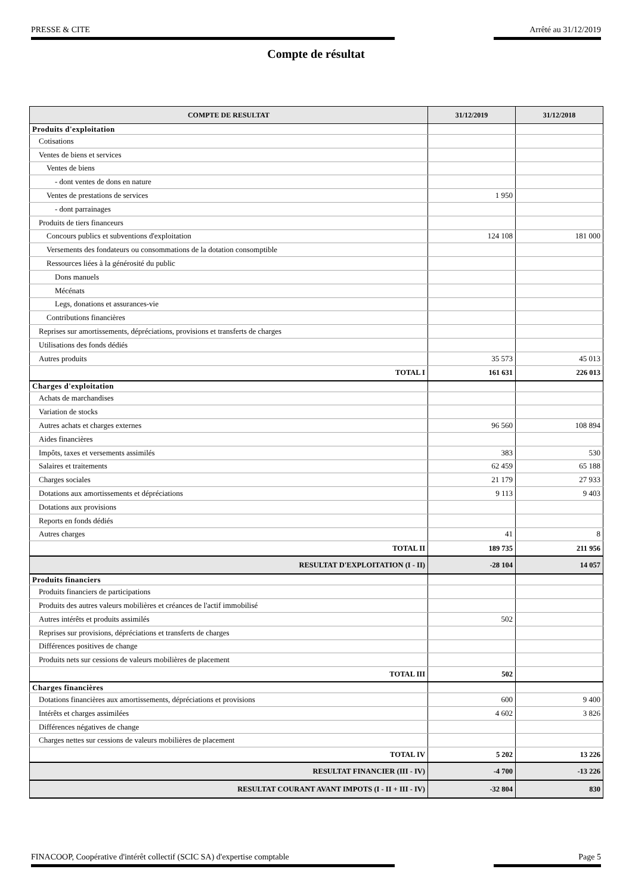PRESSE & CITE Arrêté au 31/12/2019
Compte de résultat
| COMPTE DE RESULTAT | 31/12/2019 | 31/12/2018 |
| --- | --- | --- |
| Produits d'exploitation | | |
| Cotisations | | |
| Ventes de biens et services | | |
| Ventes de biens | | |
| - dont ventes de dons en nature | | |
| Ventes de prestations de services | 1 950 | |
| - dont parrainages | | |
| Produits de tiers financeurs | | |
| Concours publics et subventions d'exploitation | 124 108 | 181 000 |
| Versements des fondateurs ou consommations de la dotation consomptible | | |
| Ressources liées à la générosité du public | | |
| Dons manuels | | |
| Mécénats | | |
| Legs, donations et assurances-vie | | |
| Contributions financières | | |
| Reprises sur amortissements, dépréciations, provisions et transferts de charges | | |
| Utilisations des fonds dédiés | | |
| Autres produits | 35 573 | 45 013 |
| TOTAL I | 161 631 | 226 013 |
| Charges d'exploitation | | |
| Achats de marchandises | | |
| Variation de stocks | | |
| Autres achats et charges externes | 96 560 | 108 894 |
| Aides financières | | |
| Impôts, taxes et versements assimilés | 383 | 530 |
| Salaires et traitements | 62 459 | 65 188 |
| Charges sociales | 21 179 | 27 933 |
| Dotations aux amortissements et dépréciations | 9 113 | 9 403 |
| Dotations aux provisions | | |
| Reports en fonds dédiés | | |
| Autres charges | 41 | 8 |
| TOTAL II | 189 735 | 211 956 |
| RESULTAT D'EXPLOITATION (I - II) | -28 104 | 14 057 |
| Produits financiers | | |
| Produits financiers de participations | | |
| Produits des autres valeurs mobilières et créances de l'actif immobilisé | | |
| Autres intérêts et produits assimilés | 502 | |
| Reprises sur provisions, dépréciations et transferts de charges | | |
| Différences positives de change | | |
| Produits nets sur cessions de valeurs mobilières de placement | | |
| TOTAL III | 502 | |
| Charges financières | | |
| Dotations financières aux amortissements, dépréciations et provisions | 600 | 9 400 |
| Intérêts et charges assimilées | 4 602 | 3 826 |
| Différences négatives de change | | |
| Charges nettes sur cessions de valeurs mobilières de placement | | |
| TOTAL IV | 5 202 | 13 226 |
| RESULTAT FINANCIER (III - IV) | -4 700 | -13 226 |
| RESULTAT COURANT AVANT IMPOTS (I - II + III - IV) | -32 804 | 830 |
FINACOOP, Coopérative d'intérêt collectif (SCIC SA) d'expertise comptable Page 5